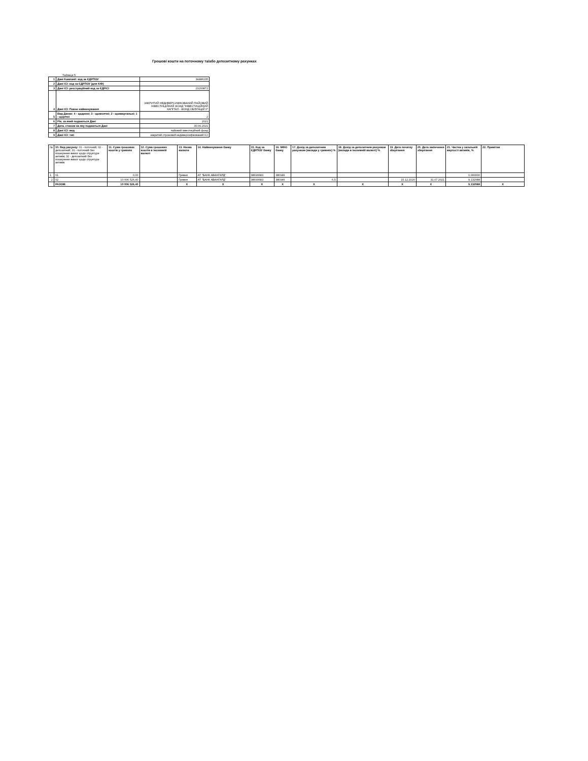Грошові кошти на поточному та/або депозитному рахунках
Таблиця 5
| 1 | Дані Компанії: код за ЄДРПОУ | 34486135 |
| 2 | Дані ІСІ: код за ЄДРПОУ (для КІФ) | |
| 3 | Дані ІСІ: реєстраційний код за ЄДРІСІ | 23200872 |
| 4 | Дані ІСІ: Повне найменування | ЗАКРИТИЙ НЕДИВЕРСИФІКОВАНИЙ ПАЙОВИЙ ІНВЕСТИЦІЙНИЙ ФОНД "ІНВЕСТИЦІЙНИЙ КАПІТАЛ - ФОНД ОБЛІГАЦІЙ ІІ" |
| 5 | Вид Даних: 4 - щоденні; 3 - щомісячні; 2 - щоквартальні; 1 - щорічні | 2 |
| 6 | Рік, за який подаються Дані | 2021 |
| 7 | Дата, станом на яку подаються Дані | 30.06.2021 |
| 8 | Дані ІСІ: вид | пайовий інвестиційний фонд |
| 9 | Дані ІСІ: тип | закритий строковий недиверсифікований ІСІ |
| № | 10. Вид рахунку: 01 - поточний; 02 - депозитний; 31 - поточний без поширення вимог щодо структури активів; 32 - депозитний без поширення вимог щодо структури активів | 11. Сума грошових коштів у гривнях | 12. Сума грошових коштів в іноземній валюті | 13. Назва валюти | 14. Найменування банку | 15. Код за ЄДРПОУ банку | 16. МФО банку | 17. Дохід за депозитним рахунком (вклади у гривнях) % | 18. Дохід за депозитним рахунком (вклади в іноземній валюті) % | 19. Дата початку зберігання | 20. Дата закінчення зберігання | 21. Частка у загальній вартості активів, % | 22. Примітки |
| --- | --- | --- | --- | --- | --- | --- | --- | --- | --- | --- | --- | --- | --- |
| 1 | 01 | 0,00 | | Гривня | АТ "БАНК АВАНГАРД" | 38690683 | 380946 | | | | | 0,000000 | |
| 2 | 02 | 10 006 526,40 | | Гривня | АТ "БАНК АВАНГАРД" | 38690683 | 380946 | 6,5 | | 15.12.2020 | 31.07.2021 | 9,132088 | |
| | РАЗОМ: | 10 006 526,40 | | X | X | X | X | X | X | X | X | 9,132088 | X |